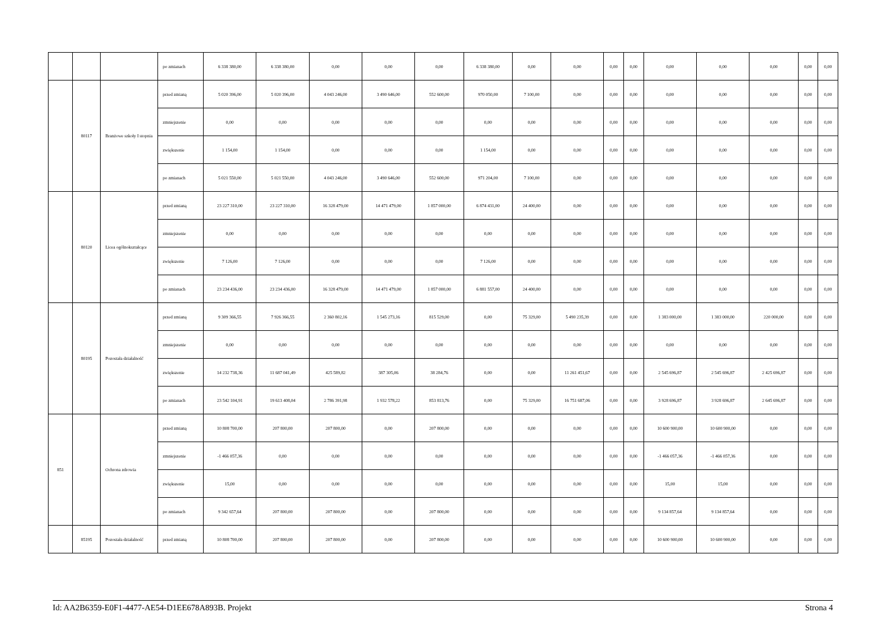| | | | po zmianach | 6 338 380,00 | 6 338 380,00 | 0,00 | 0,00 | 0,00 | 6 338 380,00 | 0,00 | 0,00 | 0,00 | 0,00 | 0,00 | 0,00 | 0,00 | 0,00 | 0,00 |
| | 80117 | Branżowe szkoły I stopnia | przed zmianą | 5 020 396,00 | 5 020 396,00 | 4 043 246,00 | 3 490 646,00 | 552 600,00 | 970 050,00 | 7 100,00 | 0,00 | 0,00 | 0,00 | 0,00 | 0,00 | 0,00 | 0,00 | 0,00 |
| | | | zmniejszenie | 0,00 | 0,00 | 0,00 | 0,00 | 0,00 | 0,00 | 0,00 | 0,00 | 0,00 | 0,00 | 0,00 | 0,00 | 0,00 | 0,00 | 0,00 |
| | | | zwiększenie | 1 154,00 | 1 154,00 | 0,00 | 0,00 | 0,00 | 1 154,00 | 0,00 | 0,00 | 0,00 | 0,00 | 0,00 | 0,00 | 0,00 | 0,00 | 0,00 |
| | | | po zmianach | 5 021 550,00 | 5 021 550,00 | 4 043 246,00 | 3 490 646,00 | 552 600,00 | 971 204,00 | 7 100,00 | 0,00 | 0,00 | 0,00 | 0,00 | 0,00 | 0,00 | 0,00 | 0,00 |
| | 80120 | Licea ogólnokształcące | przed zmianą | 23 227 310,00 | 23 227 310,00 | 16 328 479,00 | 14 471 479,00 | 1 857 000,00 | 6 874 431,00 | 24 400,00 | 0,00 | 0,00 | 0,00 | 0,00 | 0,00 | 0,00 | 0,00 | 0,00 |
| | | | zmniejszenie | 0,00 | 0,00 | 0,00 | 0,00 | 0,00 | 0,00 | 0,00 | 0,00 | 0,00 | 0,00 | 0,00 | 0,00 | 0,00 | 0,00 | 0,00 |
| | | | zwiększenie | 7 126,00 | 7 126,00 | 0,00 | 0,00 | 0,00 | 7 126,00 | 0,00 | 0,00 | 0,00 | 0,00 | 0,00 | 0,00 | 0,00 | 0,00 | 0,00 |
| | | | po zmianach | 23 234 436,00 | 23 234 436,00 | 16 328 479,00 | 14 471 479,00 | 1 857 000,00 | 6 881 557,00 | 24 400,00 | 0,00 | 0,00 | 0,00 | 0,00 | 0,00 | 0,00 | 0,00 | 0,00 |
| | 80195 | Pozostała działalność | przed zmianą | 9 309 366,55 | 7 926 366,55 | 2 360 802,16 | 1 545 273,16 | 815 529,00 | 0,00 | 75 329,00 | 5 490 235,39 | 0,00 | 0,00 | 1 383 000,00 | 1 383 000,00 | 220 000,00 | 0,00 | 0,00 |
| | | | zmniejszenie | 0,00 | 0,00 | 0,00 | 0,00 | 0,00 | 0,00 | 0,00 | 0,00 | 0,00 | 0,00 | 0,00 | 0,00 | 0,00 | 0,00 | 0,00 |
| | | | zwiększenie | 14 232 738,36 | 11 687 041,49 | 425 589,82 | 387 305,06 | 38 284,76 | 0,00 | 0,00 | 11 261 451,67 | 0,00 | 0,00 | 2 545 696,87 | 2 545 696,87 | 2 425 696,87 | 0,00 | 0,00 |
| | | | po zmianach | 23 542 104,91 | 19 613 408,04 | 2 786 391,98 | 1 932 578,22 | 853 813,76 | 0,00 | 75 329,00 | 16 751 687,06 | 0,00 | 0,00 | 3 928 696,87 | 3 928 696,87 | 2 645 696,87 | 0,00 | 0,00 |
| 851 | | Ochrona zdrowia | przed zmianą | 10 808 700,00 | 207 800,00 | 207 800,00 | 0,00 | 207 800,00 | 0,00 | 0,00 | 0,00 | 0,00 | 0,00 | 10 600 900,00 | 10 600 900,00 | 0,00 | 0,00 | 0,00 |
| | | | zmniejszenie | -1 466 057,36 | 0,00 | 0,00 | 0,00 | 0,00 | 0,00 | 0,00 | 0,00 | 0,00 | 0,00 | -1 466 057,36 | -1 466 057,36 | 0,00 | 0,00 | 0,00 |
| | | | zwiększenie | 15,00 | 0,00 | 0,00 | 0,00 | 0,00 | 0,00 | 0,00 | 0,00 | 0,00 | 0,00 | 15,00 | 15,00 | 0,00 | 0,00 | 0,00 |
| | | | po zmianach | 9 342 657,64 | 207 800,00 | 207 800,00 | 0,00 | 207 800,00 | 0,00 | 0,00 | 0,00 | 0,00 | 0,00 | 9 134 857,64 | 9 134 857,64 | 0,00 | 0,00 | 0,00 |
| | 85195 | Pozostała działalność | przed zmianą | 10 808 700,00 | 207 800,00 | 207 800,00 | 0,00 | 207 800,00 | 0,00 | 0,00 | 0,00 | 0,00 | 0,00 | 10 600 900,00 | 10 600 900,00 | 0,00 | 0,00 | 0,00 |
Id: AA2B6359-E0F1-4477-AE54-D1EE678A893B. Projekt Strona 4